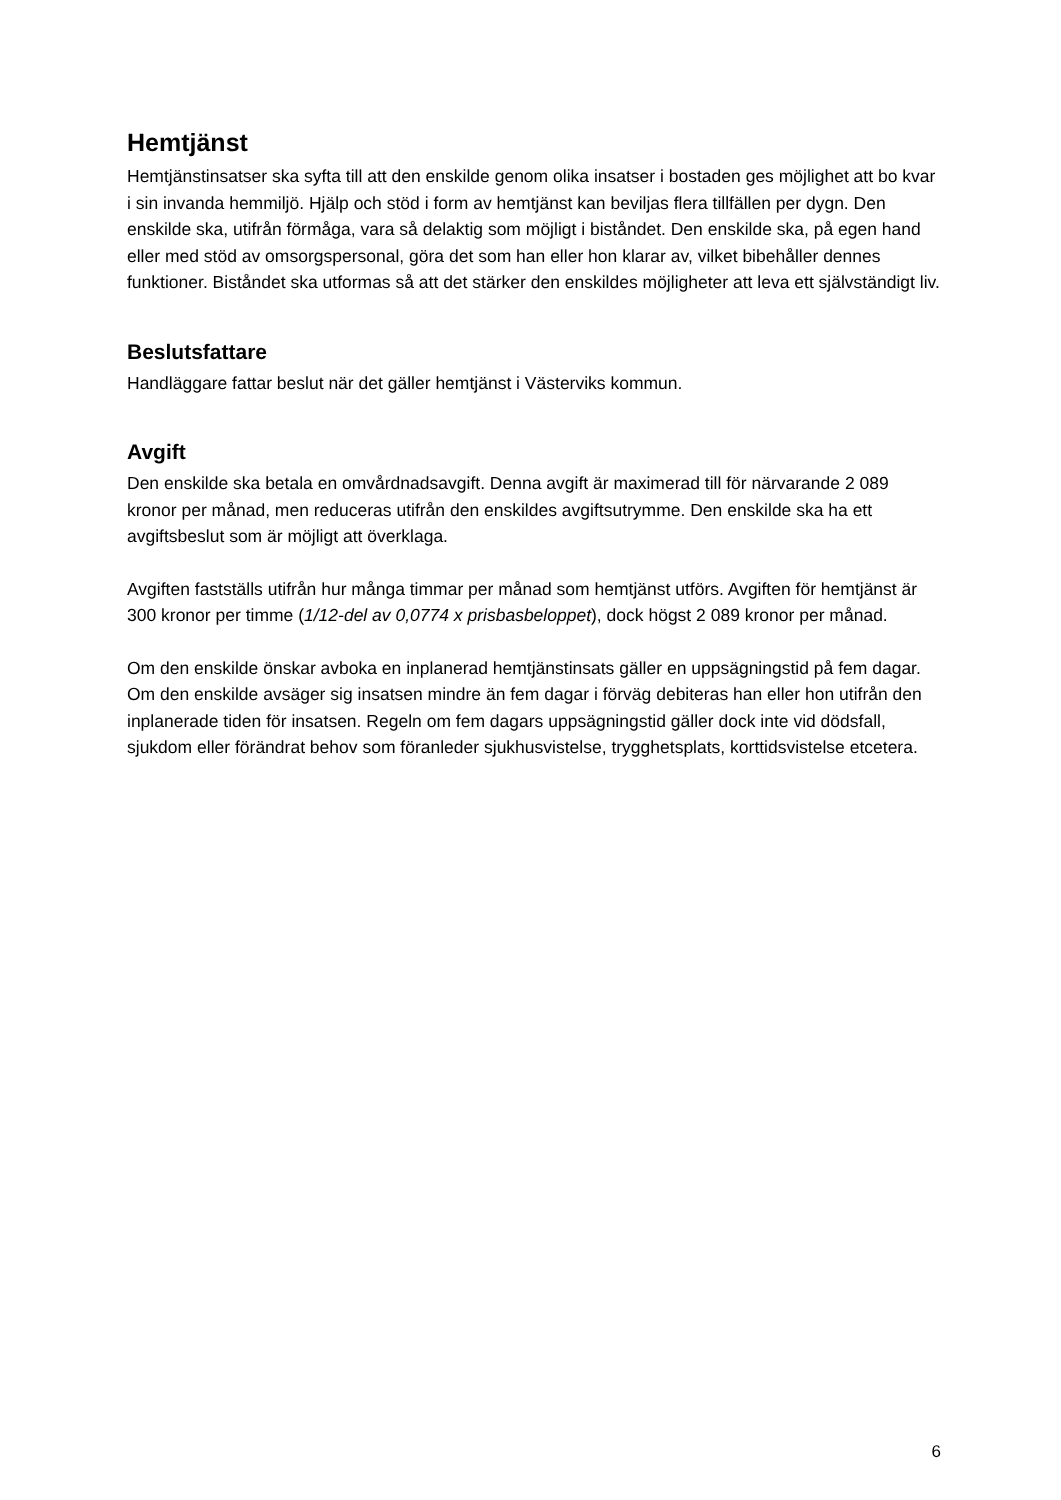Hemtjänst
Hemtjänstinsatser ska syfta till att den enskilde genom olika insatser i bostaden ges möjlighet att bo kvar i sin invanda hemmiljö. Hjälp och stöd i form av hemtjänst kan beviljas flera tillfällen per dygn. Den enskilde ska, utifrån förmåga, vara så delaktig som möjligt i biståndet. Den enskilde ska, på egen hand eller med stöd av omsorgspersonal, göra det som han eller hon klarar av, vilket bibehåller dennes funktioner. Biståndet ska utformas så att det stärker den enskildes möjligheter att leva ett självständigt liv.
Beslutsfattare
Handläggare fattar beslut när det gäller hemtjänst i Västerviks kommun.
Avgift
Den enskilde ska betala en omvårdnadsavgift. Denna avgift är maximerad till för närvarande 2 089 kronor per månad, men reduceras utifrån den enskildes avgiftsutrymme. Den enskilde ska ha ett avgiftsbeslut som är möjligt att överklaga.
Avgiften fastställs utifrån hur många timmar per månad som hemtjänst utförs. Avgiften för hemtjänst är 300 kronor per timme (1/12-del av 0,0774 x prisbasbeloppet), dock högst 2 089 kronor per månad.
Om den enskilde önskar avboka en inplanerad hemtjänstinsats gäller en uppsägningstid på fem dagar. Om den enskilde avsäger sig insatsen mindre än fem dagar i förväg debiteras han eller hon utifrån den inplanerade tiden för insatsen. Regeln om fem dagars uppsägningstid gäller dock inte vid dödsfall, sjukdom eller förändrat behov som föranleder sjukhusvistelse, trygghetsplats, korttidsvistelse etcetera.
6